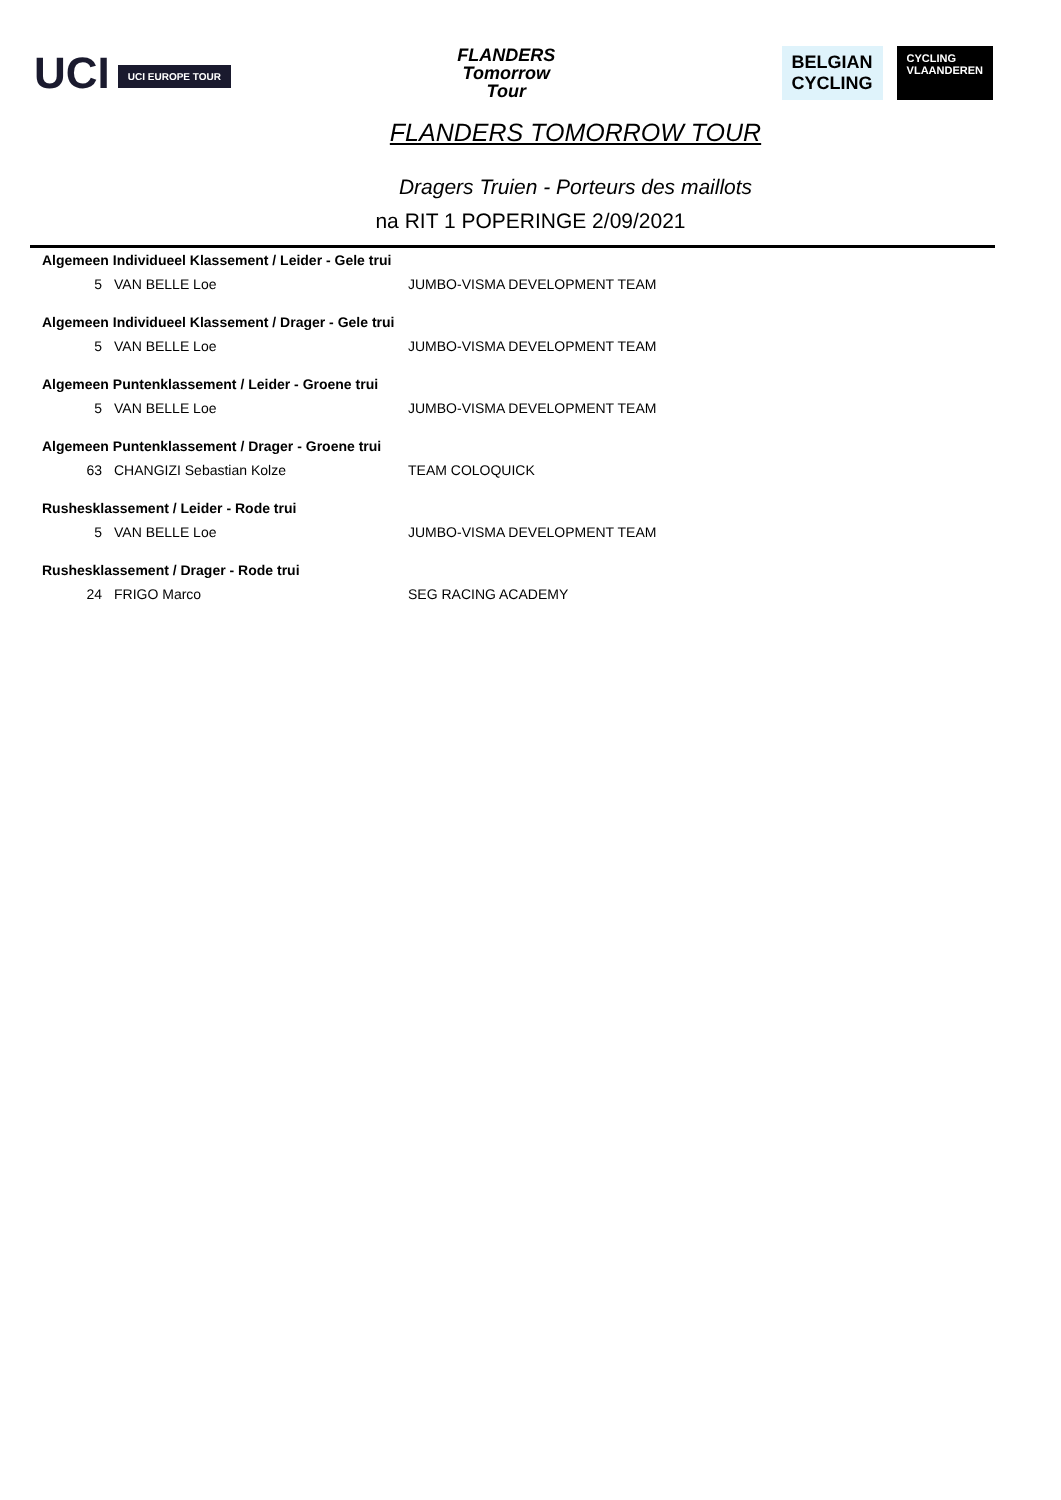UCI UCI EUROPE TOUR
FLANDERS
Tomorrow
Tour
BELGIAN
CYCLING
CYCLING
VLAANDEREN
FLANDERS TOMORROW TOUR
Dragers Truien - Porteurs des maillots
na RIT 1 POPERINGE 2/09/2021
| Algemeen Individueel Klassement / Leider - Gele trui | | |
| --- | --- | --- |
| 5 | VAN BELLE Loe | JUMBO-VISMA DEVELOPMENT TEAM |
| Algemeen Individueel Klassement / Drager - Gele trui | | |
| 5 | VAN BELLE Loe | JUMBO-VISMA DEVELOPMENT TEAM |
| Algemeen Puntenklassement / Leider - Groene trui | | |
| 5 | VAN BELLE Loe | JUMBO-VISMA DEVELOPMENT TEAM |
| Algemeen Puntenklassement / Drager - Groene trui | | |
| 63 | CHANGIZI Sebastian Kolze | TEAM COLOQUICK |
| Rushesklassement / Leider - Rode trui | | |
| 5 | VAN BELLE Loe | JUMBO-VISMA DEVELOPMENT TEAM |
| Rushesklassement / Drager - Rode trui | | |
| 24 | FRIGO Marco | SEG RACING ACADEMY |